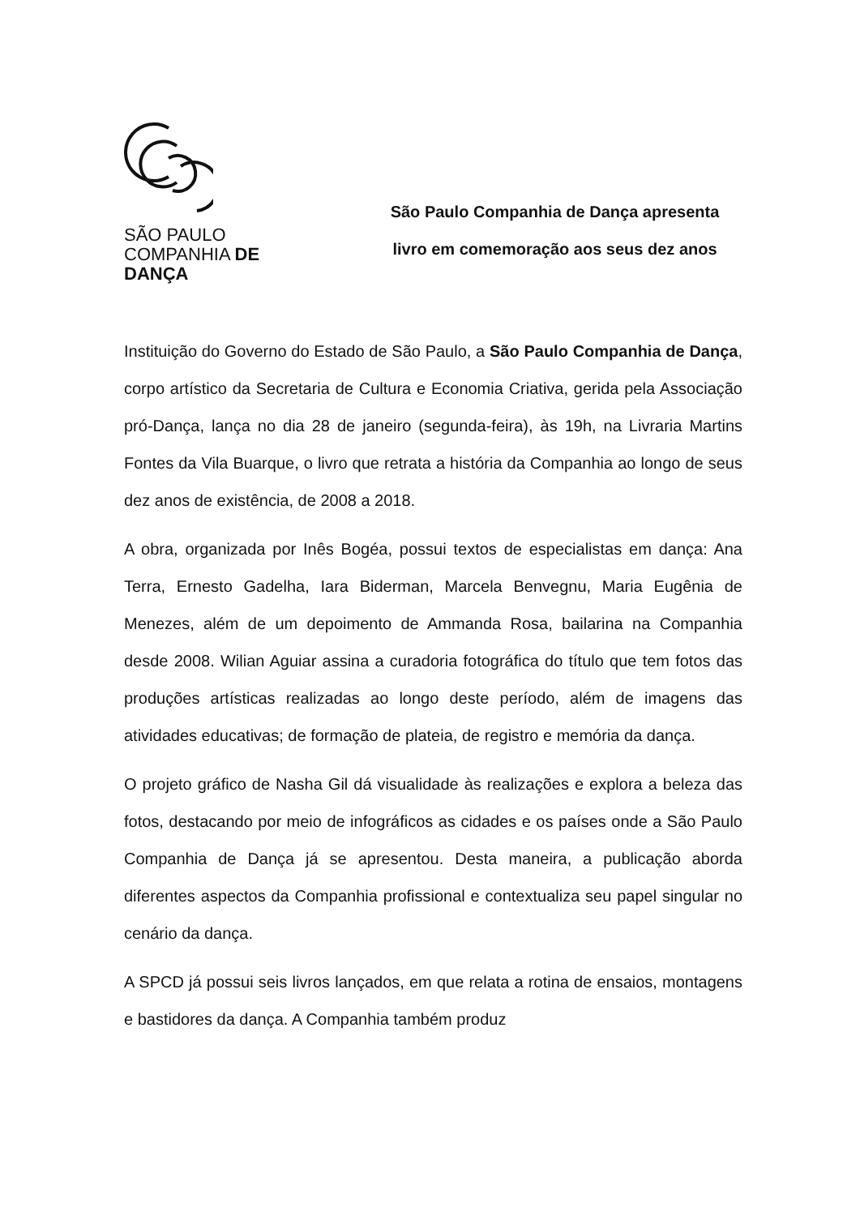SÃO PAULO
COMPANHIA DE
DANÇA
São Paulo Companhia de Dança apresenta
livro em comemoração aos seus dez anos
Instituição do Governo do Estado de São Paulo, a São Paulo Companhia de Dança, corpo artístico da Secretaria de Cultura e Economia Criativa, gerida pela Associação pró-Dança, lança no dia 28 de janeiro (segunda-feira), às 19h, na Livraria Martins Fontes da Vila Buarque, o livro que retrata a história da Companhia ao longo de seus dez anos de existência, de 2008 a 2018.
A obra, organizada por Inês Bogéa, possui textos de especialistas em dança: Ana Terra, Ernesto Gadelha, Iara Biderman, Marcela Benvegnu, Maria Eugênia de Menezes, além de um depoimento de Ammanda Rosa, bailarina na Companhia desde 2008. Wilian Aguiar assina a curadoria fotográfica do título que tem fotos das produções artísticas realizadas ao longo deste período, além de imagens das atividades educativas; de formação de plateia, de registro e memória da dança.
O projeto gráfico de Nasha Gil dá visualidade às realizações e explora a beleza das fotos, destacando por meio de infográficos as cidades e os países onde a São Paulo Companhia de Dança já se apresentou. Desta maneira, a publicação aborda diferentes aspectos da Companhia profissional e contextualiza seu papel singular no cenário da dança.
A SPCD já possui seis livros lançados, em que relata a rotina de ensaios, montagens e bastidores da dança. A Companhia também produz